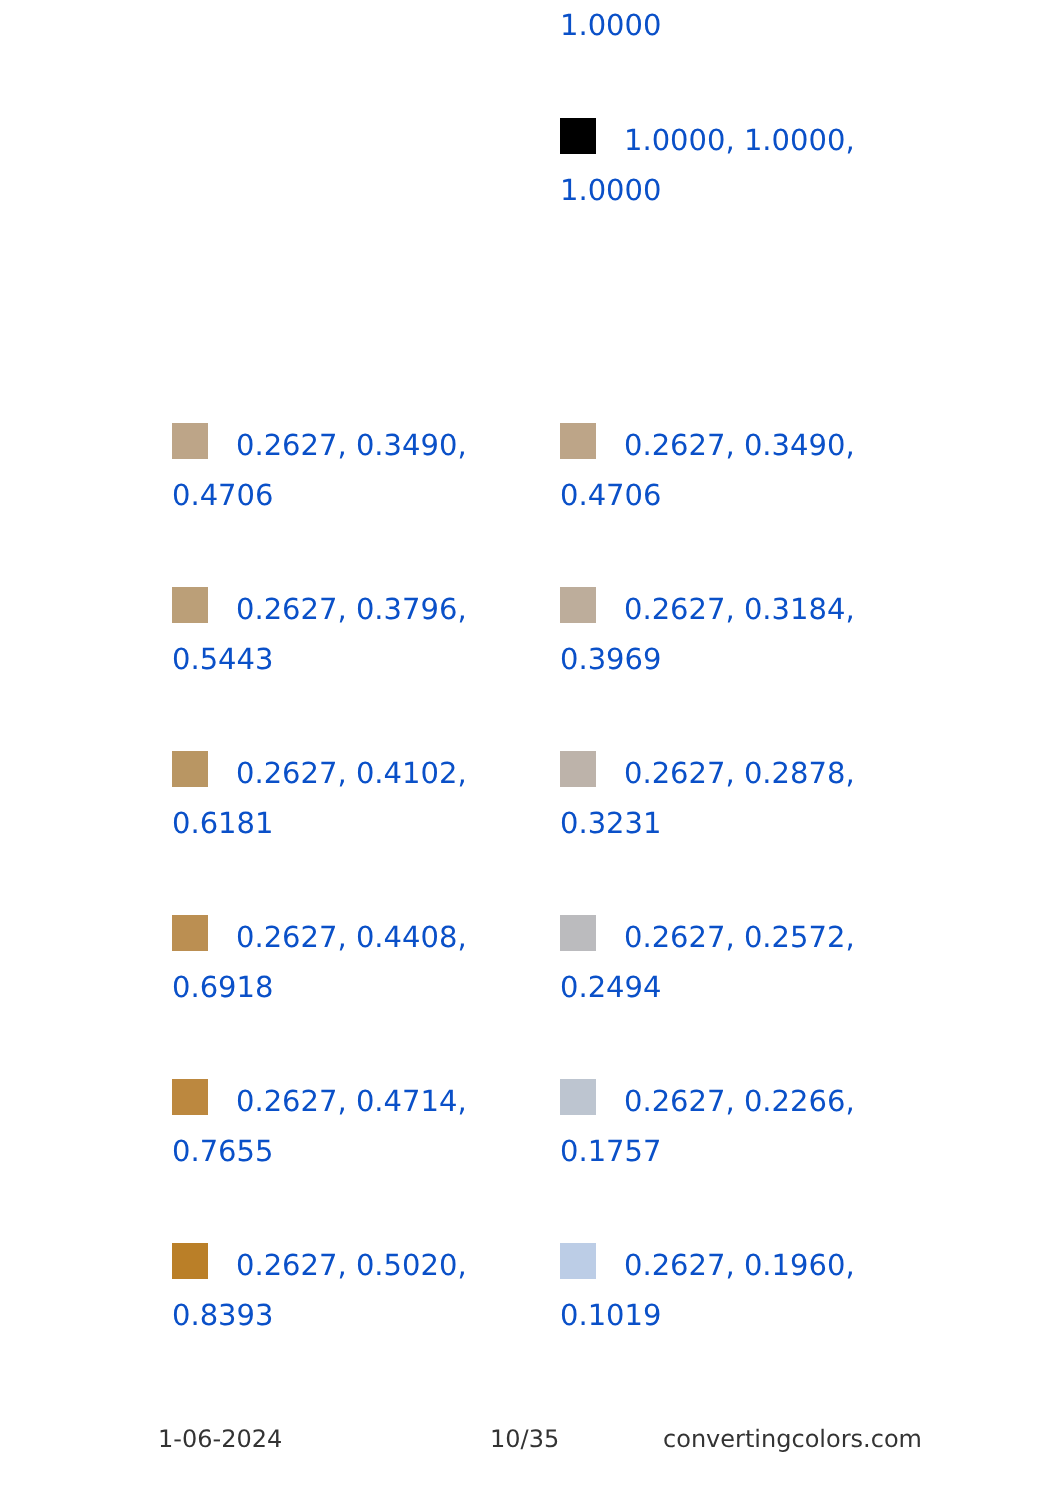1.0000
1.0000, 1.0000, 1.0000
0.2627, 0.3490, 0.4706
0.2627, 0.3490, 0.4706
0.2627, 0.3796, 0.5443
0.2627, 0.3184, 0.3969
0.2627, 0.4102, 0.6181
0.2627, 0.2878, 0.3231
0.2627, 0.4408, 0.6918
0.2627, 0.2572, 0.2494
0.2627, 0.4714, 0.7655
0.2627, 0.2266, 0.1757
0.2627, 0.5020, 0.8393
0.2627, 0.1960, 0.1019
1-06-2024 10/35 convertingcolors.com